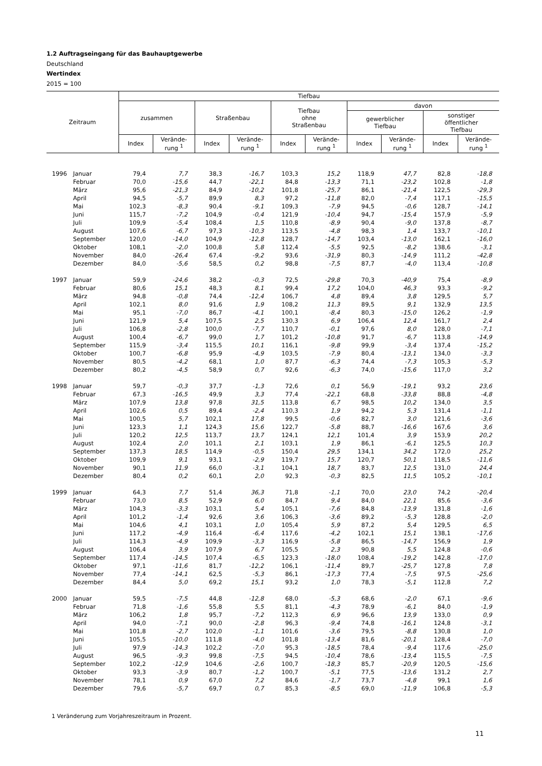1.2 Auftragseingang für das Bauhauptgewerbe
Deutschland
Wertindex
2015 = 100
| Zeitraum | | Tiefbau | | | | | | | | | |
| --- | --- | --- | --- | --- | --- | --- | --- | --- | --- | --- | --- |
| | | zusammen | | Straßenbau | | Tiefbau ohne Straßenbau | | davon | | | |
| | | | | | | | | gewerblicher Tiefbau | | sonstiger öffentlicher Tiefbau | |
| | | Index | Verände- rung <sup>1</sup> | Index | Verände- rung <sup>1</sup> | Index | Verände- rung <sup>1</sup> | Index | Verände- rung <sup>1</sup> | Index | Verände- rung <sup>1</sup> |
| 1996 | Januar | 79,4 | 7,7 | 38,3 | -16,7 | 103,3 | 15,2 | 118,9 | 47,7 | 82,8 | -18,8 |
| | Februar | 70,0 | -15,6 | 44,7 | -22,1 | 84,8 | -13,3 | 71,1 | -23,2 | 102,8 | -1,8 |
| | März | 95,6 | -21,3 | 84,9 | -10,2 | 101,8 | -25,7 | 86,1 | -21,4 | 122,5 | -29,3 |
| | April | 94,5 | -5,7 | 89,9 | 8,3 | 97,2 | -11,8 | 82,0 | -7,4 | 117,1 | -15,5 |
| | Mai | 102,3 | -8,3 | 90,4 | -9,1 | 109,3 | -7,9 | 94,5 | -0,6 | 128,7 | -14,1 |
| | Juni | 115,7 | -7,2 | 104,9 | -0,4 | 121,9 | -10,4 | 94,7 | -15,4 | 157,9 | -5,9 |
| | Juli | 109,9 | -5,4 | 108,4 | 1,5 | 110,8 | -8,9 | 90,4 | -9,0 | 137,8 | -8,7 |
| | August | 107,6 | -6,7 | 97,3 | -10,3 | 113,5 | -4,8 | 98,3 | 1,4 | 133,7 | -10,1 |
| | September | 120,0 | -14,0 | 104,9 | -12,8 | 128,7 | -14,7 | 103,4 | -13,0 | 162,1 | -16,0 |
| | Oktober | 108,1 | -2,0 | 100,8 | 5,8 | 112,4 | -5,5 | 92,5 | -8,2 | 138,6 | -3,1 |
| | November | 84,0 | -26,4 | 67,4 | -9,2 | 93,6 | -31,9 | 80,3 | -14,9 | 111,2 | -42,8 |
| | Dezember | 84,0 | -5,6 | 58,5 | 0,2 | 98,8 | -7,5 | 87,7 | -4,0 | 113,4 | -10,8 |
| 1997 | Januar | 59,9 | -24,6 | 38,2 | -0,3 | 72,5 | -29,8 | 70,3 | -40,9 | 75,4 | -8,9 |
| | Februar | 80,6 | 15,1 | 48,3 | 8,1 | 99,4 | 17,2 | 104,0 | 46,3 | 93,3 | -9,2 |
| | März | 94,8 | -0,8 | 74,4 | -12,4 | 106,7 | 4,8 | 89,4 | 3,8 | 129,5 | 5,7 |
| | April | 102,1 | 8,0 | 91,6 | 1,9 | 108,2 | 11,3 | 89,5 | 9,1 | 132,9 | 13,5 |
| | Mai | 95,1 | -7,0 | 86,7 | -4,1 | 100,1 | -8,4 | 80,3 | -15,0 | 126,2 | -1,9 |
| | Juni | 121,9 | 5,4 | 107,5 | 2,5 | 130,3 | 6,9 | 106,4 | 12,4 | 161,7 | 2,4 |
| | Juli | 106,8 | -2,8 | 100,0 | -7,7 | 110,7 | -0,1 | 97,6 | 8,0 | 128,0 | -7,1 |
| | August | 100,4 | -6,7 | 99,0 | 1,7 | 101,2 | -10,8 | 91,7 | -6,7 | 113,8 | -14,9 |
| | September | 115,9 | -3,4 | 115,5 | 10,1 | 116,1 | -9,8 | 99,9 | -3,4 | 137,4 | -15,2 |
| | Oktober | 100,7 | -6,8 | 95,9 | -4,9 | 103,5 | -7,9 | 80,4 | -13,1 | 134,0 | -3,3 |
| | November | 80,5 | -4,2 | 68,1 | 1,0 | 87,7 | -6,3 | 74,4 | -7,3 | 105,3 | -5,3 |
| | Dezember | 80,2 | -4,5 | 58,9 | 0,7 | 92,6 | -6,3 | 74,0 | -15,6 | 117,0 | 3,2 |
| 1998 | Januar | 59,7 | -0,3 | 37,7 | -1,3 | 72,6 | 0,1 | 56,9 | -19,1 | 93,2 | 23,6 |
| | Februar | 67,3 | -16,5 | 49,9 | 3,3 | 77,4 | -22,1 | 68,8 | -33,8 | 88,8 | -4,8 |
| | März | 107,9 | 13,8 | 97,8 | 31,5 | 113,8 | 6,7 | 98,5 | 10,2 | 134,0 | 3,5 |
| | April | 102,6 | 0,5 | 89,4 | -2,4 | 110,3 | 1,9 | 94,2 | 5,3 | 131,4 | -1,1 |
| | Mai | 100,5 | 5,7 | 102,1 | 17,8 | 99,5 | -0,6 | 82,7 | 3,0 | 121,6 | -3,6 |
| | Juni | 123,3 | 1,1 | 124,3 | 15,6 | 122,7 | -5,8 | 88,7 | -16,6 | 167,6 | 3,6 |
| | Juli | 120,2 | 12,5 | 113,7 | 13,7 | 124,1 | 12,1 | 101,4 | 3,9 | 153,9 | 20,2 |
| | August | 102,4 | 2,0 | 101,1 | 2,1 | 103,1 | 1,9 | 86,1 | -6,1 | 125,5 | 10,3 |
| | September | 137,3 | 18,5 | 114,9 | -0,5 | 150,4 | 29,5 | 134,1 | 34,2 | 172,0 | 25,2 |
| | Oktober | 109,9 | 9,1 | 93,1 | -2,9 | 119,7 | 15,7 | 120,7 | 50,1 | 118,5 | -11,6 |
| | November | 90,1 | 11,9 | 66,0 | -3,1 | 104,1 | 18,7 | 83,7 | 12,5 | 131,0 | 24,4 |
| | Dezember | 80,4 | 0,2 | 60,1 | 2,0 | 92,3 | -0,3 | 82,5 | 11,5 | 105,2 | -10,1 |
| 1999 | Januar | 64,3 | 7,7 | 51,4 | 36,3 | 71,8 | -1,1 | 70,0 | 23,0 | 74,2 | -20,4 |
| | Februar | 73,0 | 8,5 | 52,9 | 6,0 | 84,7 | 9,4 | 84,0 | 22,1 | 85,6 | -3,6 |
| | März | 104,3 | -3,3 | 103,1 | 5,4 | 105,1 | -7,6 | 84,8 | -13,9 | 131,8 | -1,6 |
| | April | 101,2 | -1,4 | 92,6 | 3,6 | 106,3 | -3,6 | 89,2 | -5,3 | 128,8 | -2,0 |
| | Mai | 104,6 | 4,1 | 103,1 | 1,0 | 105,4 | 5,9 | 87,2 | 5,4 | 129,5 | 6,5 |
| | Juni | 117,2 | -4,9 | 116,4 | -6,4 | 117,6 | -4,2 | 102,1 | 15,1 | 138,1 | -17,6 |
| | Juli | 114,3 | -4,9 | 109,9 | -3,3 | 116,9 | -5,8 | 86,5 | -14,7 | 156,9 | 1,9 |
| | August | 106,4 | 3,9 | 107,9 | 6,7 | 105,5 | 2,3 | 90,8 | 5,5 | 124,8 | -0,6 |
| | September | 117,4 | -14,5 | 107,4 | -6,5 | 123,3 | -18,0 | 108,4 | -19,2 | 142,8 | -17,0 |
| | Oktober | 97,1 | -11,6 | 81,7 | -12,2 | 106,1 | -11,4 | 89,7 | -25,7 | 127,8 | 7,8 |
| | November | 77,4 | -14,1 | 62,5 | -5,3 | 86,1 | -17,3 | 77,4 | -7,5 | 97,5 | -25,6 |
| | Dezember | 84,4 | 5,0 | 69,2 | 15,1 | 93,2 | 1,0 | 78,3 | -5,1 | 112,8 | 7,2 |
| 2000 | Januar | 59,5 | -7,5 | 44,8 | -12,8 | 68,0 | -5,3 | 68,6 | -2,0 | 67,1 | -9,6 |
| | Februar | 71,8 | -1,6 | 55,8 | 5,5 | 81,1 | -4,3 | 78,9 | -6,1 | 84,0 | -1,9 |
| | März | 106,2 | 1,8 | 95,7 | -7,2 | 112,3 | 6,9 | 96,6 | 13,9 | 133,0 | 0,9 |
| | April | 94,0 | -7,1 | 90,0 | -2,8 | 96,3 | -9,4 | 74,8 | -16,1 | 124,8 | -3,1 |
| | Mai | 101,8 | -2,7 | 102,0 | -1,1 | 101,6 | -3,6 | 79,5 | -8,8 | 130,8 | 1,0 |
| | Juni | 105,5 | -10,0 | 111,8 | -4,0 | 101,8 | -13,4 | 81,6 | -20,1 | 128,4 | -7,0 |
| | Juli | 97,9 | -14,3 | 102,2 | -7,0 | 95,3 | -18,5 | 78,4 | -9,4 | 117,6 | -25,0 |
| | August | 96,5 | -9,3 | 99,8 | -7,5 | 94,5 | -10,4 | 78,6 | -13,4 | 115,5 | -7,5 |
| | September | 102,2 | -12,9 | 104,6 | -2,6 | 100,7 | -18,3 | 85,7 | -20,9 | 120,5 | -15,6 |
| | Oktober | 93,3 | -3,9 | 80,7 | -1,2 | 100,7 | -5,1 | 77,5 | -13,6 | 131,2 | 2,7 |
| | November | 78,1 | 0,9 | 67,0 | 7,2 | 84,6 | -1,7 | 73,7 | -4,8 | 99,1 | 1,6 |
| | Dezember | 79,6 | -5,7 | 69,7 | 0,7 | 85,3 | -8,5 | 69,0 | -11,9 | 106,8 | -5,3 |
1 Veränderung zum Vorjahreszeitraum in Prozent.
11